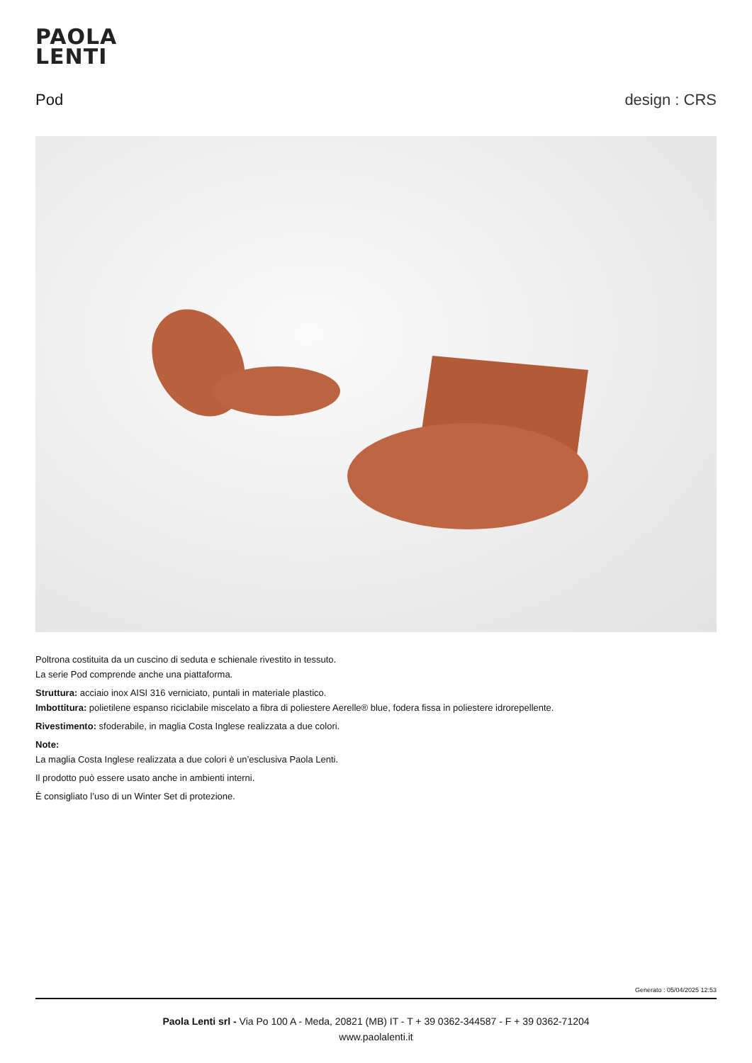PAOLA
LENTI
Pod design : CRS
Poltrona costituita da un cuscino di seduta e schienale rivestito in tessuto.
La serie Pod comprende anche una piattaforma.
Struttura: acciaio inox AISI 316 verniciato, puntali in materiale plastico.
Imbottitura: polietilene espanso riciclabile miscelato a fibra di poliestere Aerelle® blue, fodera fissa in poliestere idrorepellente.
Rivestimento: sfoderabile, in maglia Costa Inglese realizzata a due colori.
Note:
La maglia Costa Inglese realizzata a due colori è un’esclusiva Paola Lenti.
Il prodotto può essere usato anche in ambienti interni.
È consigliato l’uso di un Winter Set di protezione.
Generato : 05/04/2025 12:53
Paola Lenti srl - Via Po 100 A - Meda, 20821 (MB) IT - T + 39 0362-344587 - F + 39 0362-71204
www.paolalenti.it